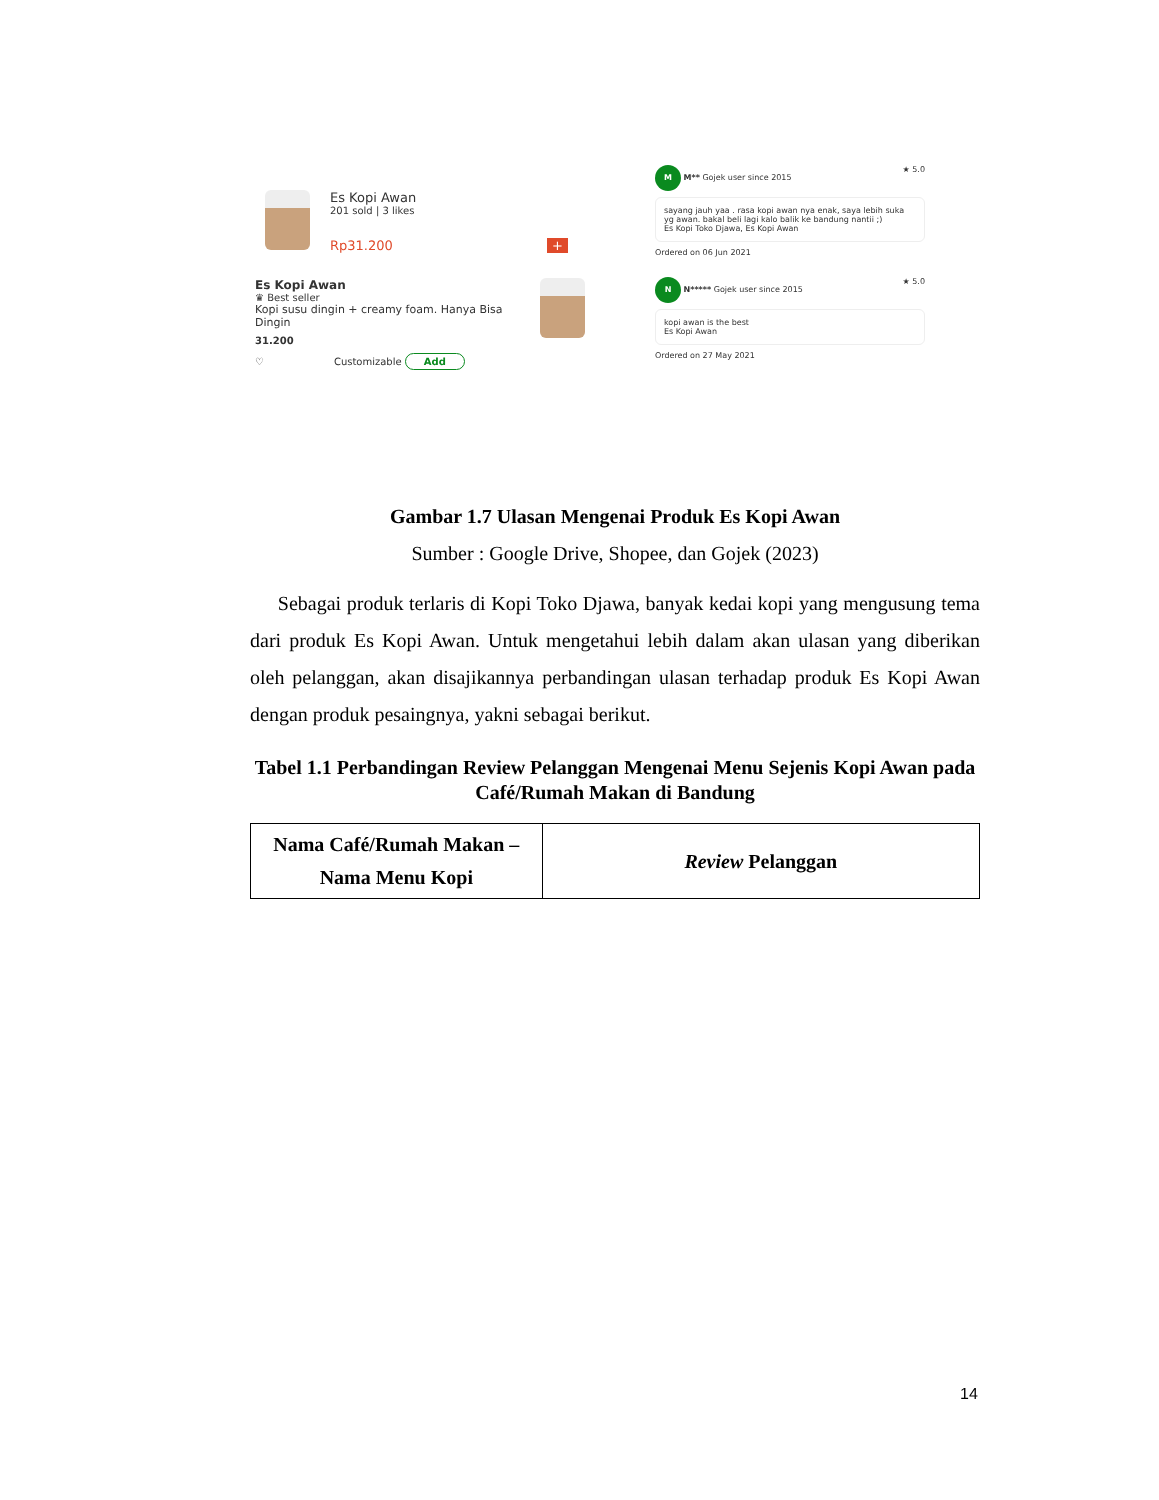Es Kopi Awan
201 sold | 3 likes
Rp31.200 +
Es Kopi Awan
♛ Best seller
Kopi susu dingin + creamy foam. Hanya Bisa Dingin
31.200
♡ Customizable Add
M M** Gojek user since 2015 ★ 5.0
sayang jauh yaa . rasa kopi awan nya enak, saya lebih suka yg awan. bakal beli lagi kalo balik ke bandung nantii ;)
Es Kopi Toko Djawa, Es Kopi Awan
Ordered on 06 Jun 2021
N N***** Gojek user since 2015 ★ 5.0
kopi awan is the best
Es Kopi Awan
Ordered on 27 May 2021
Gambar 1.7 Ulasan Mengenai Produk Es Kopi Awan
Sumber : Google Drive, Shopee, dan Gojek (2023)
Sebagai produk terlaris di Kopi Toko Djawa, banyak kedai kopi yang mengusung tema dari produk Es Kopi Awan. Untuk mengetahui lebih dalam akan ulasan yang diberikan oleh pelanggan, akan disajikannya perbandingan ulasan terhadap produk Es Kopi Awan dengan produk pesaingnya, yakni sebagai berikut.
Tabel 1.1 Perbandingan Review Pelanggan Mengenai Menu Sejenis Kopi Awan pada Café/Rumah Makan di Bandung
| Nama Café/Rumah Makan – Nama Menu Kopi | Review Pelanggan |
| --- | --- |
14